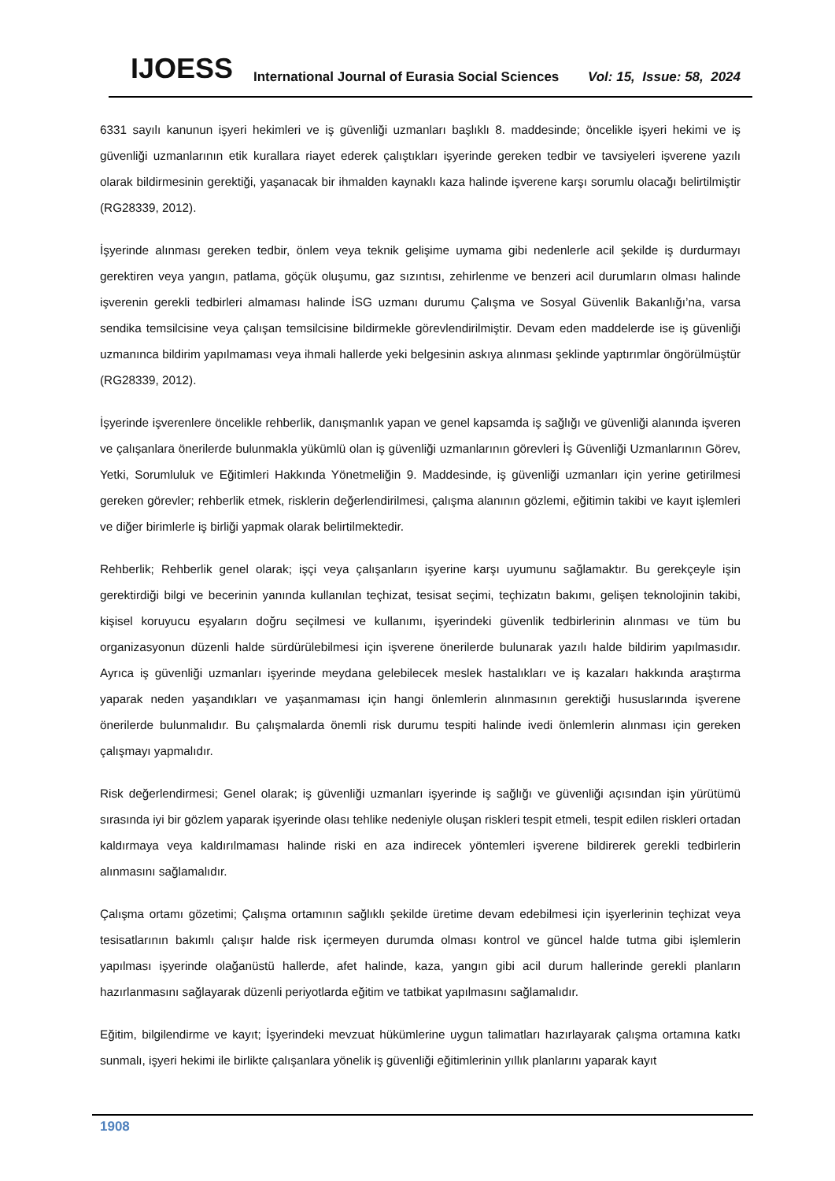IJOESS
International Journal of Eurasia Social Sciences
Vol: 15, Issue: 58, 2024
6331 sayılı kanunun işyeri hekimleri ve iş güvenliği uzmanları başlıklı 8. maddesinde; öncelikle işyeri hekimi ve iş güvenliği uzmanlarının etik kurallara riayet ederek çalıştıkları işyerinde gereken tedbir ve tavsiyeleri işverene yazılı olarak bildirmesinin gerektiği, yaşanacak bir ihmalden kaynaklı kaza halinde işverene karşı sorumlu olacağı belirtilmiştir (RG28339, 2012).
İşyerinde alınması gereken tedbir, önlem veya teknik gelişime uymama gibi nedenlerle acil şekilde iş durdurmayı gerektiren veya yangın, patlama, göçük oluşumu, gaz sızıntısı, zehirlenme ve benzeri acil durumların olması halinde işverenin gerekli tedbirleri almaması halinde İSG uzmanı durumu Çalışma ve Sosyal Güvenlik Bakanlığı’na, varsa sendika temsilcisine veya çalışan temsilcisine bildirmekle görevlendirilmiştir. Devam eden maddelerde ise iş güvenliği uzmanınca bildirim yapılmaması veya ihmali hallerde yeki belgesinin askıya alınması şeklinde yaptırımlar öngörülmüştür (RG28339, 2012).
İşyerinde işverenlere öncelikle rehberlik, danışmanlık yapan ve genel kapsamda iş sağlığı ve güvenliği alanında işveren ve çalışanlara önerilerde bulunmakla yükümlü olan iş güvenliği uzmanlarının görevleri İş Güvenliği Uzmanlarının Görev, Yetki, Sorumluluk ve Eğitimleri Hakkında Yönetmeliğin 9. Maddesinde, iş güvenliği uzmanları için yerine getirilmesi gereken görevler; rehberlik etmek, risklerin değerlendirilmesi, çalışma alanının gözlemi, eğitimin takibi ve kayıt işlemleri ve diğer birimlerle iş birliği yapmak olarak belirtilmektedir.
Rehberlik; Rehberlik genel olarak; işçi veya çalışanların işyerine karşı uyumunu sağlamaktır. Bu gerekçeyle işin gerektirdiği bilgi ve becerinin yanında kullanılan teçhizat, tesisat seçimi, teçhizatın bakımı, gelişen teknolojinin takibi, kişisel koruyucu eşyaların doğru seçilmesi ve kullanımı, işyerindeki güvenlik tedbirlerinin alınması ve tüm bu organizasyonun düzenli halde sürdürülebilmesi için işverene önerilerde bulunarak yazılı halde bildirim yapılmasıdır. Ayrıca iş güvenliği uzmanları işyerinde meydana gelebilecek meslek hastalıkları ve iş kazaları hakkında araştırma yaparak neden yaşandıkları ve yaşanmaması için hangi önlemlerin alınmasının gerektiği hususlarında işverene önerilerde bulunmalıdır. Bu çalışmalarda önemli risk durumu tespiti halinde ivedi önlemlerin alınması için gereken çalışmayı yapmalıdır.
Risk değerlendirmesi; Genel olarak; iş güvenliği uzmanları işyerinde iş sağlığı ve güvenliği açısından işin yürütümü sırasında iyi bir gözlem yaparak işyerinde olası tehlike nedeniyle oluşan riskleri tespit etmeli, tespit edilen riskleri ortadan kaldırmaya veya kaldırılmaması halinde riski en aza indirecek yöntemleri işverene bildirerek gerekli tedbirlerin alınmasını sağlamalıdır.
Çalışma ortamı gözetimi; Çalışma ortamının sağlıklı şekilde üretime devam edebilmesi için işyerlerinin teçhizat veya tesisatlarının bakımlı çalışır halde risk içermeyen durumda olması kontrol ve güncel halde tutma gibi işlemlerin yapılması işyerinde olağanüstü hallerde, afet halinde, kaza, yangın gibi acil durum hallerinde gerekli planların hazırlanmasını sağlayarak düzenli periyotlarda eğitim ve tatbikat yapılmasını sağlamalıdır.
Eğitim, bilgilendirme ve kayıt; İşyerindeki mevzuat hükümlerine uygun talimatları hazırlayarak çalışma ortamına katkı sunmalı, işyeri hekimi ile birlikte çalışanlara yönelik iş güvenliği eğitimlerinin yıllık planlarını yaparak kayıt
1908